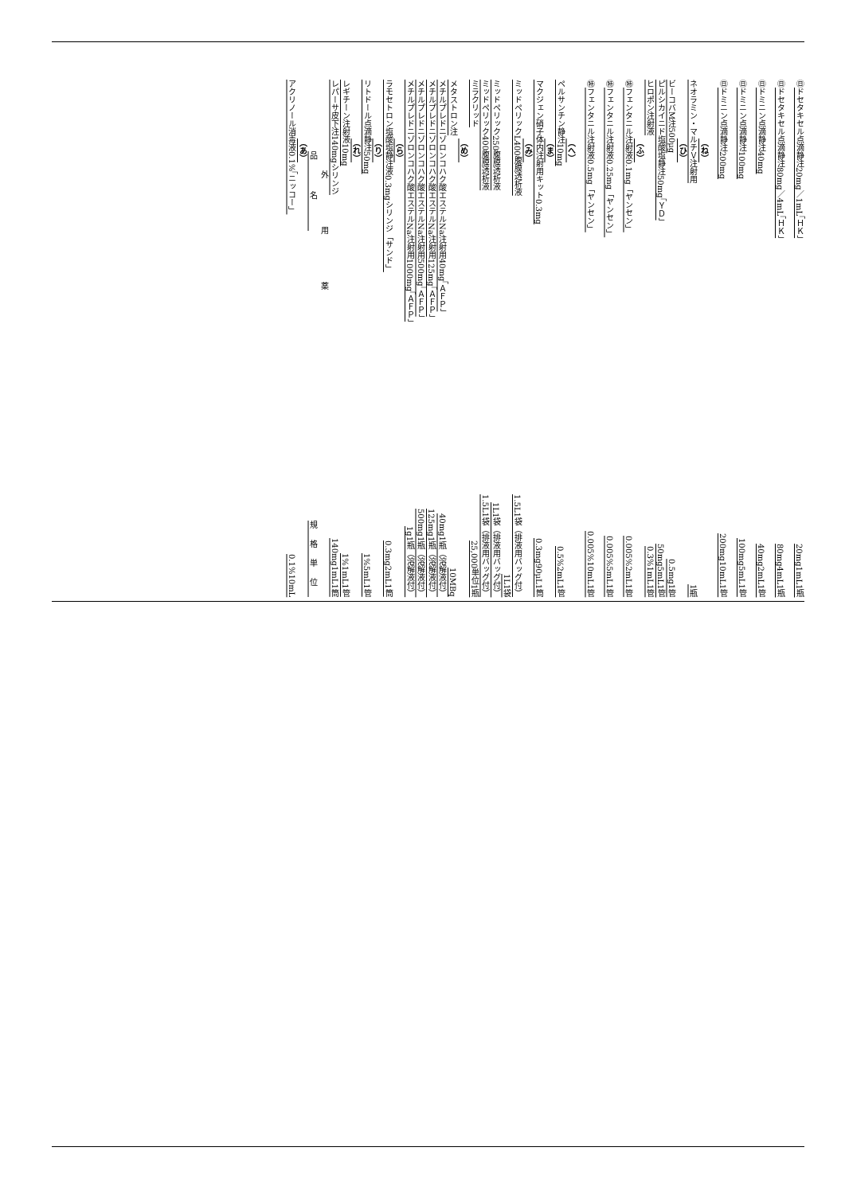㊐ ドセタキセル点滴静注20mg／1mL「ＨＫ」 20mg1mL1瓶
㊐ ドセタキセル点滴静注80mg／4mL「ＨＫ」 80mg4mL1瓶
㊐ ドミニン点滴静注40mg 40mg2mL1管
㊐ ドミニン点滴静注100mg 100mg5mL1管
㊐ ドミニン点滴静注200mg 200mg10mL1管
（ね）
ネオラミン・マルチＶ注射用 1瓶
（ひ）
ビーコバM注500μg 0.5mg1管
ピルシカイニド塩酸塩静注50mg「ＹＤ」 50mg5mL1管
ヒロポン注射液 0.3%1mL1管
（ふ）
㊕ フェンタニル注射液0.1mg「ヤンセン」 0.005%2mL1管
㊕ フェンタニル注射液0.25mg「ヤンセン」 0.005%5mL1管
㊕ フェンタニル注射液0.5mg「ヤンセン」 0.005%10mL1管
（へ）
ペルサンチン静注10mg 0.5%2mL1管
（ま）
マクジェン硝子体内注射用キット0.3mg 0.3mg90μL1筒
（み）
ミッドペリックL400腹膜透析液 1.5L1袋（排液用バッグ付）
1L1袋
ミッドペリック250腹膜透析液 1L1袋（排液用バッグ付）
ミッドペリック400腹膜透析液 1.5L1袋（排液用バッグ付）
ミラクリッド 25,000単位1瓶
（め）
メタストロン注 10MBq
メチルプレドニゾロンコハク酸エステルNa注射用40mg「ＡＦＰ」 40mg1瓶（溶解液付）
メチルプレドニゾロンコハク酸エステルNa注射用125mg「ＡＦＰ」 125mg1瓶（溶解液付）
メチルプレドニゾロンコハク酸エステルNa注射用500mg「ＡＦＰ」 500mg1瓶（溶解液付）
メチルプレドニゾロンコハク酸エステルNa注射用1000mg「ＡＦＰ」 1g1瓶（溶解液付）
（ら）
ラモセトロン塩酸塩静注液0.3mgシリンジ「サンド」 0.3mg2mL1筒
（り）
リトドール点滴静注50mg 1%5mL1管
（れ）
レギチーン注射液10mg 1%1mL1管
レパーサ皮下注140mgシリンジ 140mg1mL1筒
外用薬
品名 規格単位
（あ）
アクリノール消毒液0.1%「ニッコー」 0.1%10mL